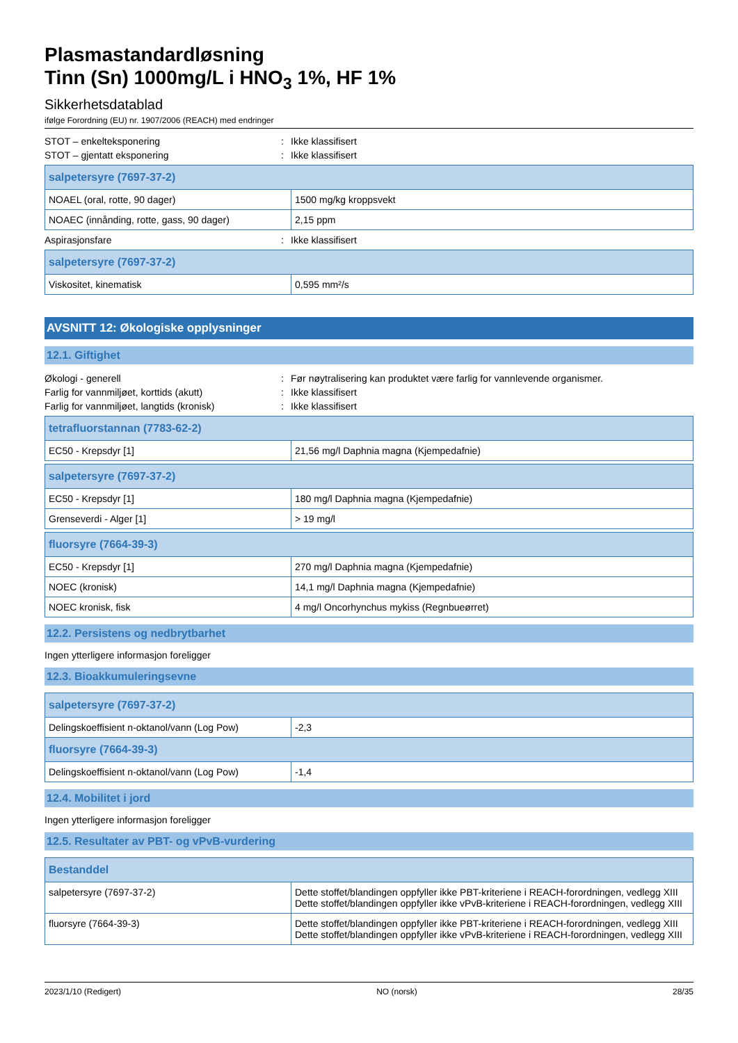Plasmastandardløsning
Tinn (Sn) 1000mg/L i HNO<sub>3</sub> 1%, HF 1%
Sikkerhetsdatablad
ifølge Forordning (EU) nr. 1907/2006 (REACH) med endringer
STOT – enkelteksponering: Ikke klassifisert
STOT – gjentatt eksponering: Ikke klassifisert
| salpetersyre (7697-37-2) | |
| --- | --- |
| NOAEL (oral, rotte, 90 dager) | 1500 mg/kg kroppsvekt |
| NOAEC (innånding, rotte, gass, 90 dager) | 2,15 ppm |
Aspirasjonsfare: Ikke klassifisert
| salpetersyre (7697-37-2) | |
| --- | --- |
| Viskositet, kinematisk | 0,595 mm²/s |
AVSNITT 12: Økologiske opplysninger
12.1. Giftighet
Økologi - generell: Før nøytralisering kan produktet være farlig for vannlevende organismer.
Farlig for vannmiljøet, korttids (akutt): Ikke klassifisert
Farlig for vannmiljøet, langtids (kronisk): Ikke klassifisert
| tetrafluorstannan (7783-62-2) | |
| --- | --- |
| EC50 - Krepsdyr [1] | 21,56 mg/l Daphnia magna (Kjempedafnie) |
| salpetersyre (7697-37-2) | |
| --- | --- |
| EC50 - Krepsdyr [1] | 180 mg/l Daphnia magna (Kjempedafnie) |
| Grenseverdi - Alger [1] | > 19 mg/l |
| fluorsyre (7664-39-3) | |
| --- | --- |
| EC50 - Krepsdyr [1] | 270 mg/l Daphnia magna (Kjempedafnie) |
| NOEC (kronisk) | 14,1 mg/l Daphnia magna (Kjempedafnie) |
| NOEC kronisk, fisk | 4 mg/l Oncorhynchus mykiss (Regnbueørret) |
12.2. Persistens og nedbrytbarhet
Ingen ytterligere informasjon foreligger
12.3. Bioakkumuleringsevne
| salpetersyre (7697-37-2) | |
| --- | --- |
| Delingskoeffisient n-oktanol/vann (Log Pow) | -2,3 |
| fluorsyre (7664-39-3) | |
| Delingskoeffisient n-oktanol/vann (Log Pow) | -1,4 |
12.4. Mobilitet i jord
Ingen ytterligere informasjon foreligger
12.5. Resultater av PBT- og vPvB-vurdering
| Bestanddel | |
| --- | --- |
| salpetersyre (7697-37-2) | Dette stoffet/blandingen oppfyller ikke PBT-kriteriene i REACH-forordningen, vedlegg XIII Dette stoffet/blandingen oppfyller ikke vPvB-kriteriene i REACH-forordningen, vedlegg XIII |
| fluorsyre (7664-39-3) | Dette stoffet/blandingen oppfyller ikke PBT-kriteriene i REACH-forordningen, vedlegg XIII Dette stoffet/blandingen oppfyller ikke vPvB-kriteriene i REACH-forordningen, vedlegg XIII |
2023/1/10 (Redigert) NO (norsk) 28/35